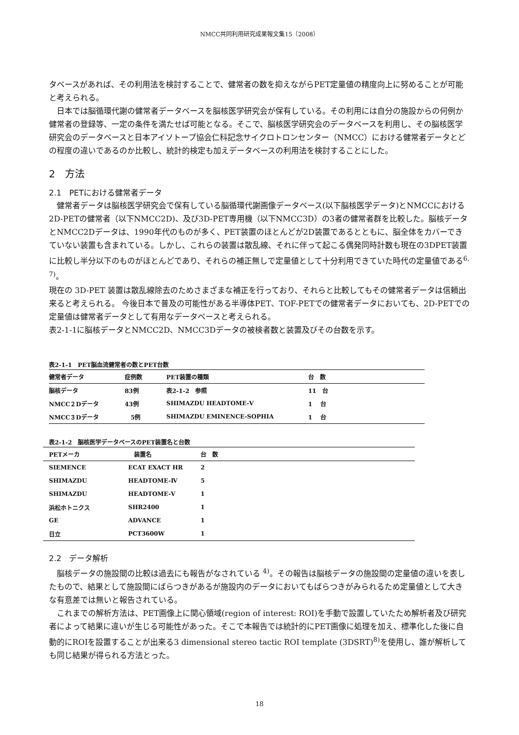NMCC共同利用研究成果報文集15（2008）
タベースがあれば、その利用法を検討することで、健常者の数を抑えながらPET定量値の精度向上に努めることが可能と考えられる。
日本では脳循環代謝の健常者データベースを脳核医学研究会が保有している。その利用には自分の施設からの何例か健常者の登録等、一定の条件を満たせば可能となる。そこで、脳核医学研究会のデータベースを利用し、その脳核医学研究会のデータベースと日本アイソトープ協会仁科記念サイクロトロンセンター（NMCC）における健常者データとどの程度の違いであるのか比較し、統計的検定も加えデータベースの利用法を検討することにした。
2　方法
2.1　PETにおける健常者データ
健常者データは脳核医学研究会で保有している脳循環代謝画像データベース(以下脳核医学データ)とNMCCにおける2D-PETの健常者（以下NMCC2D)、及び3D-PET専用機（以下NMCC3D）の3者の健常者群を比較した。脳核データとNMCC2Dデータは、1990年代のものが多く、PET装置のほとんどが2D装置であるとともに、脳全体をカバーできていない装置も含まれている。しかし、これらの装置は散乱線、それに伴って起こる偶発同時計数も現在の3DPET装置に比較し半分以下のものがほとんどであり、それらの補正無しで定量値として十分利用できていた時代の定量値である<sup>6, 7)</sup>。
現在の 3D-PET 装置は散乱線除去のためさまざまな補正を行っており、それらと比較してもその健常者データは信頼出来ると考えられる。 今後日本で普及の可能性がある半導体PET、TOF-PETでの健常者データにおいても、2D-PETでの定量値は健常者データとして有用なデータベースと考えられる。
表2-1-1に脳核データとNMCC2D、NMCC3Dデータの被検者数と装置及びその台数を示す。
表2-1-1　PET脳血流健常者の数とPET台数
| 健常者データ | 症例数 | PET装置の種類 | 台 数 |
| --- | --- | --- | --- |
| 脳核データ | 83例 | 表2-1-2 参照 | 11 台 |
| NMCC２Dデータ | 43例 | SHIMAZDU HEADTOME-Ⅴ | 1 台 |
| NMCC３Dデータ | 5例 | SHIMAZDU EMINENCE-SOPHIA | 1 台 |
表2-1-2　脳核医学データベースのPET装置名と台数
| PETメーカ | 装置名 | 台 数 |
| --- | --- | --- |
| SIEMENCE | ECAT EXACT HR | 2 |
| SHIMAZDU | HEADTOME-Ⅳ | 5 |
| SHIMAZDU | HEADTOME-Ⅴ | 1 |
| 浜松ホトニクス | SHR2400 | 1 |
| GE | ADVANCE | 1 |
| 日立 | PCT3600W | 1 |
2.2　データ解析
脳核データの施設間の比較は過去にも報告がなされている <sup>4)</sup>。その報告は脳核データの施設間の定量値の違いを表したもので、結果として施設間にばらつきがあるが施設内のデータにおいてもばらつきがみられるため定量値として大きな有意差では無いと報告されている。
これまでの解析方法は、PET画像上に関心領域(region of interest: ROI)を手動で設置していたため解析者及び研究者によって結果に違いが生じる可能性があった。そこで本報告では統計的にPET画像に処理を加え、標準化した後に自動的にROIを設置することが出来る3 dimensional stereo tactic ROI template (3DSRT)<sup>8)</sup>を使用し、誰が解析しても同じ結果が得られる方法とった。
18